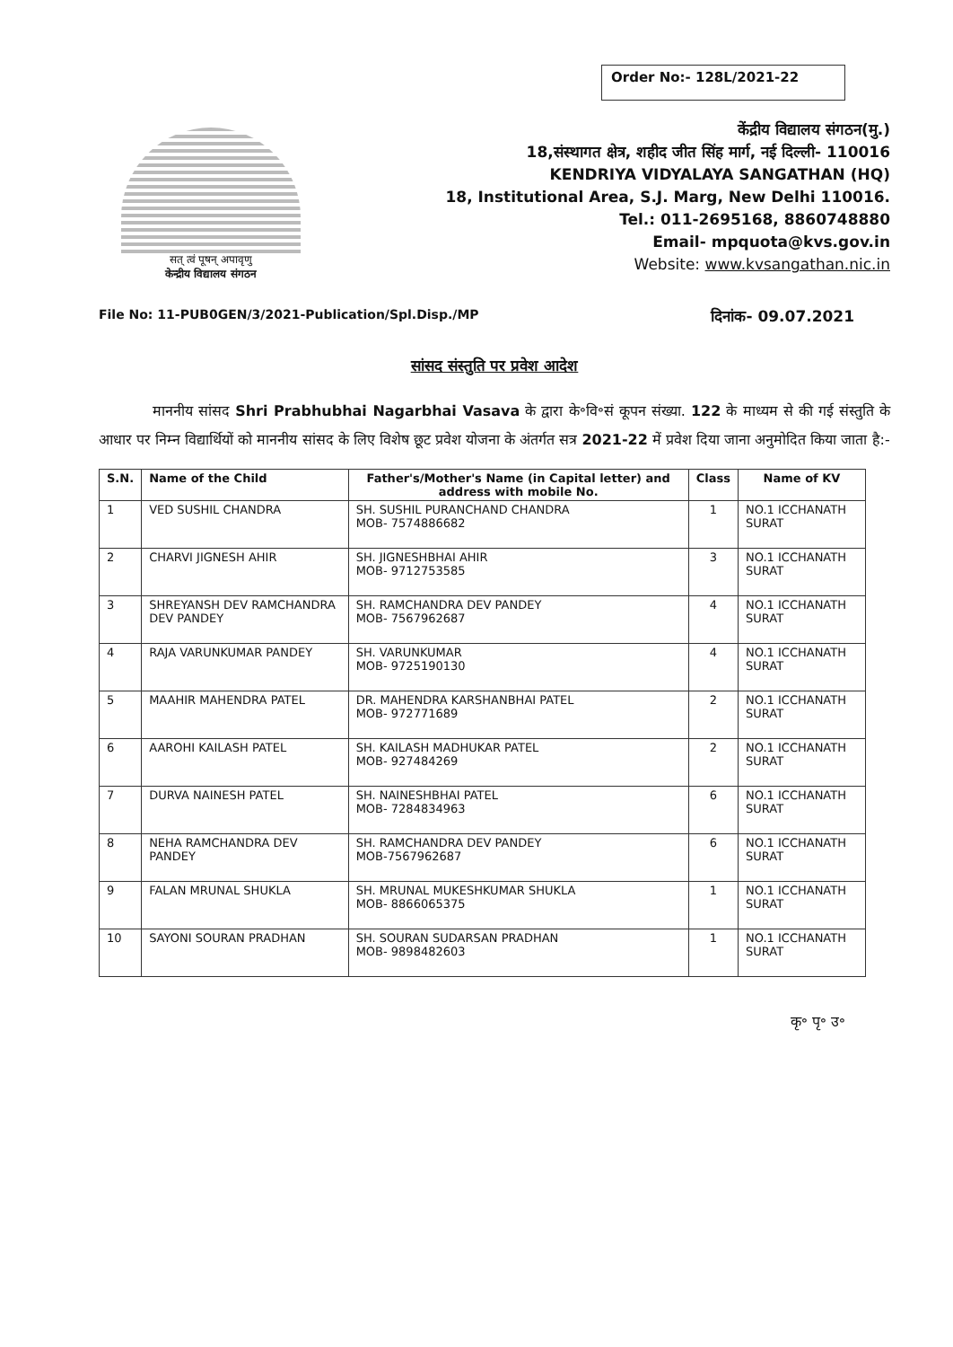Order No:- 128L/2021-22
सत् त्वं पूषन् अपावृणु
केन्द्रीय विद्यालय संगठन
केंद्रीय विद्यालय संगठन(मु.)
18,संस्थागत क्षेत्र, शहीद जीत सिंह मार्ग, नई दिल्ली- 110016
KENDRIYA VIDYALAYA SANGATHAN (HQ)
18, Institutional Area, S.J. Marg, New Delhi 110016.
Tel.: 011-2695168, 8860748880
Email- mpquota@kvs.gov.in
Website: www.kvsangathan.nic.in
File No: 11-PUB0GEN/3/2021-Publication/Spl.Disp./MP दिनांक- 09.07.2021
सांसद संस्तुति पर प्रवेश आदेश
माननीय सांसद Shri Prabhubhai Nagarbhai Vasava के द्वारा के॰वि॰सं कूपन संख्या. 122 के माध्यम से की गई संस्तुति के आधार पर निम्न विद्यार्थियों को माननीय सांसद के लिए विशेष छूट प्रवेश योजना के अंतर्गत सत्र 2021-22 में प्रवेश दिया जाना अनुमोदित किया जाता है:-
| S.N. | Name of the Child | Father's/Mother's Name (in Capital letter) and address with mobile No. | Class | Name of KV |
| --- | --- | --- | --- | --- |
| 1 | VED SUSHIL CHANDRA | SH. SUSHIL PURANCHAND CHANDRA MOB- 7574886682 | 1 | NO.1 ICCHANATH SURAT |
| 2 | CHARVI JIGNESH AHIR | SH. JIGNESHBHAI AHIR MOB- 9712753585 | 3 | NO.1 ICCHANATH SURAT |
| 3 | SHREYANSH DEV RAMCHANDRA DEV PANDEY | SH. RAMCHANDRA DEV PANDEY MOB- 7567962687 | 4 | NO.1 ICCHANATH SURAT |
| 4 | RAJA VARUNKUMAR PANDEY | SH. VARUNKUMAR MOB- 9725190130 | 4 | NO.1 ICCHANATH SURAT |
| 5 | MAAHIR MAHENDRA PATEL | DR. MAHENDRA KARSHANBHAI PATEL MOB- 972771689 | 2 | NO.1 ICCHANATH SURAT |
| 6 | AAROHI KAILASH PATEL | SH. KAILASH MADHUKAR PATEL MOB- 927484269 | 2 | NO.1 ICCHANATH SURAT |
| 7 | DURVA NAINESH PATEL | SH. NAINESHBHAI PATEL MOB- 7284834963 | 6 | NO.1 ICCHANATH SURAT |
| 8 | NEHA RAMCHANDRA DEV PANDEY | SH. RAMCHANDRA DEV PANDEY MOB-7567962687 | 6 | NO.1 ICCHANATH SURAT |
| 9 | FALAN MRUNAL SHUKLA | SH. MRUNAL MUKESHKUMAR SHUKLA MOB- 8866065375 | 1 | NO.1 ICCHANATH SURAT |
| 10 | SAYONI SOURAN PRADHAN | SH. SOURAN SUDARSAN PRADHAN MOB- 9898482603 | 1 | NO.1 ICCHANATH SURAT |
कृ॰ पृ॰ उ॰